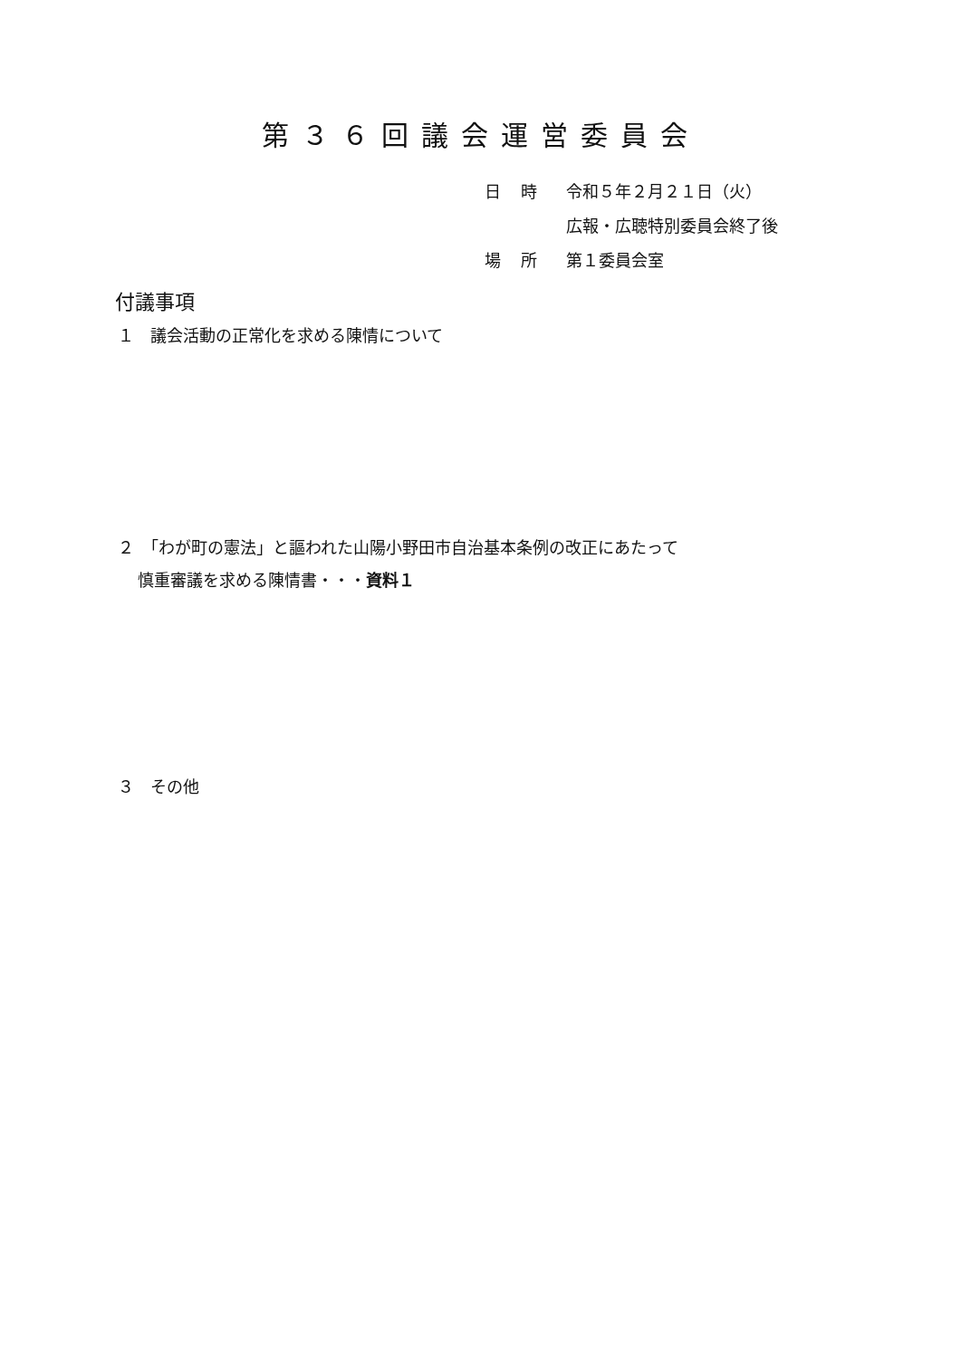第３６回議会運営委員会
日時 令和５年２月２１日（火）
広報・広聴特別委員会終了後
場所 第１委員会室
付議事項
１　議会活動の正常化を求める陳情について
２　「わが町の憲法」と謳われた山陽小野田市自治基本条例の改正にあたって
慎重審議を求める陳情書・・・資料１
３　その他